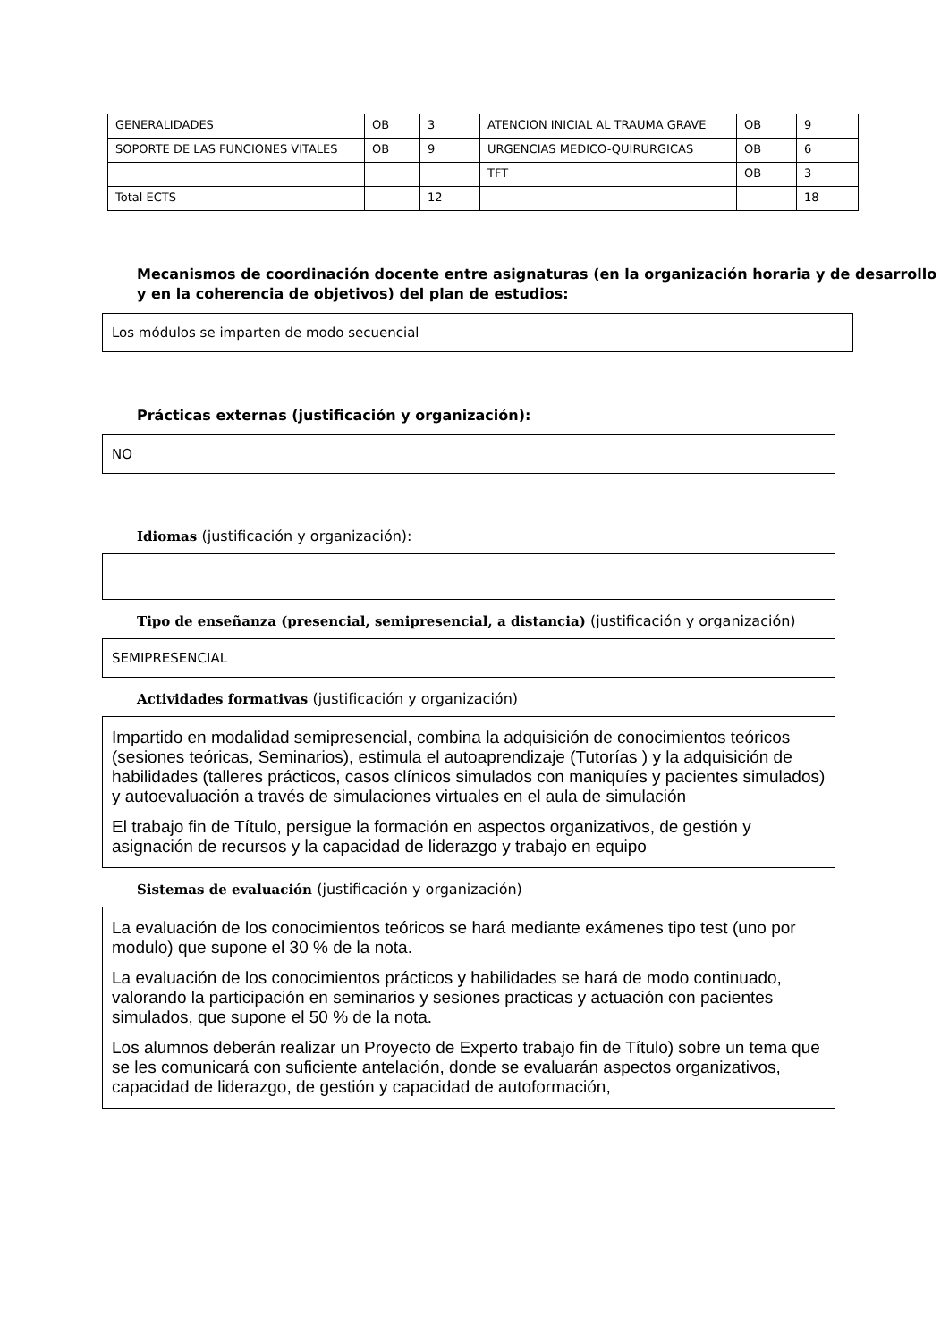| GENERALIDADES | OB | 3 | ATENCION INICIAL AL TRAUMA GRAVE | OB | 9 |
| SOPORTE DE LAS FUNCIONES VITALES | OB | 9 | URGENCIAS MEDICO-QUIRURGICAS | OB | 6 |
| | | | TFT | OB | 3 |
| Total ECTS | | 12 | | | 18 |
Mecanismos de coordinación docente entre asignaturas (en la organización horaria y de desarrollo y en la coherencia de objetivos) del plan de estudios:
Los módulos se imparten de modo secuencial
Prácticas externas (justificación y organización):
NO
Idiomas (justificación y organización):
Tipo de enseñanza (presencial, semipresencial, a distancia) (justificación y organización)
SEMIPRESENCIAL
Actividades formativas (justificación y organización)
Impartido en modalidad semipresencial, combina la adquisición de conocimientos teóricos (sesiones teóricas, Seminarios), estimula el autoaprendizaje (Tutorías ) y la adquisición de habilidades (talleres prácticos, casos clínicos simulados con maniquíes y pacientes simulados) y autoevaluación a través de simulaciones virtuales en el aula de simulación
El trabajo fin de Título, persigue la formación en aspectos organizativos, de gestión y asignación de recursos y la capacidad de liderazgo y trabajo en equipo
Sistemas de evaluación (justificación y organización)
La evaluación de los conocimientos teóricos se hará mediante exámenes tipo test (uno por modulo) que supone el 30 % de la nota.
La evaluación de los conocimientos prácticos y habilidades se hará de modo continuado, valorando la participación en seminarios y sesiones practicas y actuación con pacientes simulados, que supone el 50 % de la nota.
Los alumnos deberán realizar un Proyecto de Experto trabajo fin de Título) sobre un tema que se les comunicará con suficiente antelación, donde se evaluarán aspectos organizativos, capacidad de liderazgo, de gestión y capacidad de autoformación,